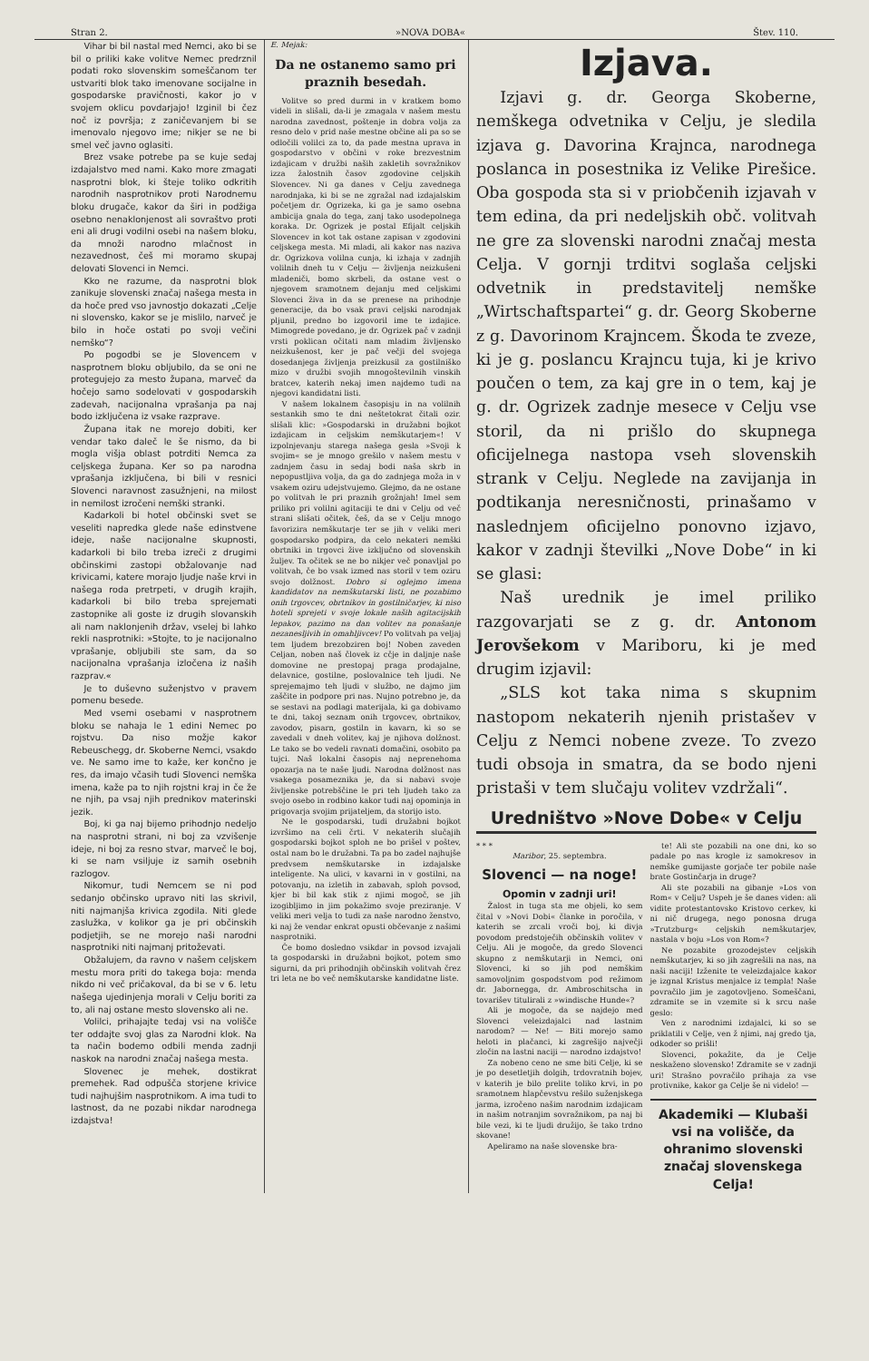Stran 2. »NOVA DOBA« Štev. 110.
Vihar bi bil nastal med Nemci, ako bi se bil o priliki kake volitve Nemec predrznil podati roko slovenskim someščanom ter ustvariti blok tako imenovane socijalne in gospodarske pravičnosti, kakor jo v svojem oklicu povdarjajo! Izginil bi čez noč iz površja; z zaničevanjem bi se imenovalo njegovo ime; nikjer se ne bi smel več javno oglasiti.
Brez vsake potrebe pa se kuje sedaj izdajalstvo med nami. Kako more zmagati nasprotni blok, ki šteje toliko odkritih narodnih nasprotnikov proti Narodnemu bloku drugače, kakor da širi in podžiga osebno nenaklonjenost ali sovraštvo proti eni ali drugi vodilni osebi na našem bloku, da množi narodno mlačnost in nezavednost, češ mi moramo skupaj delovati Slovenci in Nemci.
Kko ne razume, da nasprotni blok zanikuje slovenski značaj našega mesta in da hoče pred vso javnostjo dokazati „Celje ni slovensko, kakor se je mislilo, narveč je bilo in hoče ostati po svoji večini nemško“?
Po pogodbi se je Slovencem v nasprotnem bloku obljubilo, da se oni ne protegujejo za mesto župana, marveč da hočejo samo sodelovati v gospodarskih zadevah, nacijonalna vprašanja pa naj bodo izključena iz vsake razprave.
Župana itak ne morejo dobiti, ker vendar tako daleč le še nismo, da bi mogla višja oblast potrditi Nemca za celjskega župana. Ker so pa narodna vprašanja izključena, bi bili v resnici Slovenci naravnost zasužnjeni, na milost in nemilost izročeni nemški stranki.
Kadarkoli bi hotel občinski svet se veseliti napredka glede naše edinstvene ideje, naše nacijonalne skupnosti, kadarkoli bi bilo treba izreči z drugimi občinskimi zastopi obžalovanje nad krivicami, katere morajo ljudje naše krvi in našega roda pretrpeti, v drugih krajih, kadarkoli bi bilo treba sprejemati zastopnike ali goste iz drugih slovanskih ali nam naklonjenih držav, vselej bi lahko rekli nasprotniki: »Stojte, to je nacijonalno vprašanje, obljubili ste sam, da so nacijonalna vprašanja izločena iz naših razprav.«
Je to duševno suženjstvo v pravem pomenu besede.
Med vsemi osebami v nasprotnem bloku se nahaja le 1 edini Nemec po rojstvu. Da niso možje kakor Rebeuschegg, dr. Skoberne Nemci, vsakdo ve. Ne samo ime to kaže, ker končno je res, da imajo včasih tudi Slovenci nemška imena, kaže pa to njih rojstni kraj in če že ne njih, pa vsaj njih prednikov materinski jezik.
Boj, ki ga naj bijemo prihodnjo nedeljo na nasprotni strani, ni boj za vzvišenje ideje, ni boj za resno stvar, marveč le boj, ki se nam vsiljuje iz samih osebnih razlogov.
Nikomur, tudi Nemcem se ni pod sedanjo občinsko upravo niti las skrivil, niti najmanjša krivica zgodila. Niti glede zaslužka, v kolikor ga je pri občinskih podjetjih, se ne morejo naši narodni nasprotniki niti najmanj pritoževati.
Obžalujem, da ravno v našem celjskem mestu mora priti do takega boja: menda nikdo ni več pričakoval, da bi se v 6. letu našega ujedinjenja morali v Celju boriti za to, ali naj ostane mesto slovensko ali ne.
Volilci, prihajajte tedaj vsi na volišče ter oddajte svoj glas za Narodni klok. Na ta način bodemo odbili menda zadnji naskok na narodni značaj našega mesta.
Slovenec je mehek, dostikrat premehek. Rad odpušča storjene krivice tudi najhujšim nasprotnikom. A ima tudi to lastnost, da ne pozabi nikdar narodnega izdajstva!
E. Mejak:
Da ne ostanemo samo pri praznih besedah.
Volitve so pred durmi in v kratkem bomo videli in slišali, da-li je zmagala v našem mestu narodna zavednost, poštenje in dobra volja za resno delo v prid naše mestne občine ali pa so se odločili volilci za to, da pade mestna uprava in gospodarstvo v občini v roke brezvestnim izdajicam v družbi naših zakletih sovražnikov izza žalostnih časov zgodovine celjskih Slovencev. Ni ga danes v Celju zavednega narodnjaka, ki bi se ne zgražal nad izdajalskim početjem dr. Ogrizeka, ki ga je samo osebna ambicija gnala do tega, zanj tako usodepolnega koraka. Dr. Ogrizek je postal Efijalt celjskih Slovencev in kot tak ostane zapisan v zgodovini celjskega mesta. Mi mladi, ali kakor nas naziva dr. Ogrizkova volilna cunja, ki izhaja v zadnjih volilnih dneh tu v Celju — življenja neizkušeni mladeniči, bomo skrbeli, da ostane vest o njegovem sramotnem dejanju med celjskimi Slovenci živa in da se prenese na prihodnje generacije, da bo vsak pravi celjski narodnjak pljunil, predno bo izgovoril ime te izdajice. Mimogrede povedano, je dr. Ogrizek pač v zadnji vrsti poklican očitati nam mladim življensko neizkušenost, ker je pač večji del svojega dosedanjega življenja preizkusil za gostilniško mizo v družbi svojih mnogoštevilnih vinskih bratcev, katerih nekaj imen najdemo tudi na njegovi kandidatni listi.
V našem lokalnem časopisju in na volilnih sestankih smo te dni neštetokrat čitali ozir. slišali klic: »Gospodarski in družabni bojkot izdajicam in celjskim nemškutarjem«! V izpolnjevanju starega našega gesla »Svoji k svojim« se je mnogo grešilo v našem mestu v zadnjem času in sedaj bodi naša skrb in nepopustljiva volja, da ga do zadnjega moža in v vsakem oziru udejstvujemo. Glejmo, da ne ostane po volitvah le pri praznih grožnjah! Imel sem priliko pri volilni agitaciji te dni v Celju od več strani slišati očitek, češ, da se v Celju mnogo favorizira nemškutarje ter se jih v veliki meri gospodarsko podpira, da celo nekateri nemški obrtniki in trgovci žive izključno od slovenskih žuljev. Ta očitek se ne bo nikjer več ponavljal po volitvah, če bo vsak izmed nas storil v tem oziru svojo dolžnost. Dobro si oglejmo imena kandidatov na nemškutarski listi, ne pozabimo onih trgovcev, obrtnikov in gostilničarjev, ki niso hoteli sprejeti v svoje lokale naših agitacijskih lepakov, pazimo na dan volitev na ponašanje nezanesljivih in omahljivcev! Po volitvah pa veljaj tem ljudem brezobziren boj! Noben zaveden Celjan, noben naš človek iz cčje in daljnje naše domovine ne prestopaj praga prodajalne, delavnice, gostilne, poslovalnice teh ljudi. Ne sprejemajmo teh ljudi v službo, ne dajmo jim zaščite in podpore pri nas. Nujno potrebno je, da se sestavi na podlagi materijala, ki ga dobivamo te dni, takoj seznam onih trgovcev, obrtnikov, zavodov, pisarn, gostiln in kavarn, ki so se zavedali v dneh volitev, kaj je njihova dolžnost. Le tako se bo vedeli ravnati domačini, osobito pa tujci. Naš lokalni časopis naj neprenehoma opozarja na te naše ljudi. Narodna dolžnost nas vsakega posameznika je, da si nabavi svoje življenske potrebščine le pri teh ljudeh tako za svojo osebo in rodbino kakor tudi naj opominja in prigovarja svojim prijateljem, da storijo isto.
Ne le gospodarski, tudi družabni bojkot izvršimo na celi črti. V nekaterih slučajih gospodarski bojkot sploh ne bo prišel v poštev, ostal nam bo le družabni. Ta pa bo zadel najhujše predvsem nemškutarske in izdajalske inteligente. Na ulici, v kavarni in v gostilni, na potovanju, na izletih in zabavah, sploh povsod, kjer bi bil kak stik z njimi mogoč, se jih izogibljimo in jim pokažimo svoje preziranje. V veliki meri velja to tudi za naše narodno ženstvo, ki naj že vendar enkrat opusti občevanje z našimi nasprotniki.
Če bomo dosledno vsikdar in povsod izvajali ta gospodarski in družabni bojkot, potem smo sigurni, da pri prihodnjih občinskih volitvah črez tri leta ne bo več nemškutarske kandidatne liste.
Izjava.
Izjavi g. dr. Georga Skoberne, nemškega odvetnika v Celju, je sledila izjava g. Davorina Krajnca, narodnega poslanca in posestnika iz Velike Pirešice. Oba gospoda sta si v priobčenih izjavah v tem edina, da pri nedeljskih obč. volitvah ne gre za slovenski narodni značaj mesta Celja. V gornji trditvi soglaša celjski odvetnik in predstavitelj nemške „Wirtschaftspartei“ g. dr. Georg Skoberne z g. Davorinom Krajncem. Škoda te zveze, ki je g. poslancu Krajncu tuja, ki je krivo poučen o tem, za kaj gre in o tem, kaj je g. dr. Ogrizek zadnje mesece v Celju vse storil, da ni prišlo do skupnega oficijelnega nastopa vseh slovenskih strank v Celju. Neglede na zavijanja in podtikanja neresničnosti, prinašamo v naslednjem oficijelno ponovno izjavo, kakor v zadnji številki „Nove Dobe“ in ki se glasi:
Naš urednik je imel priliko razgovarjati se z g. dr. Antonom Jerovšekom v Mariboru, ki je med drugim izjavil:
„SLS kot taka nima s skupnim nastopom nekaterih njenih pristašev v Celju z Nemci nobene zveze. To zvezo tudi obsoja in smatra, da se bodo njeni pristaši v tem slučaju volitev vzdržali“.
Uredništvo »Nove Dobe« v Celju
* * *
Maribor, 25. septembra.
Slovenci — na noge!
Opomin v zadnji uri!
Žalost in tuga sta me objeli, ko sem čital v »Novi Dobi« članke in poročila, v katerih se zrcali vroči boj, ki divja povodom predstoječih občinskih volitev v Celju. Ali je mogoče, da gredo Slovenci skupno z nemškutarji in Nemci, oni Slovenci, ki so jih pod nemškim samovoljnim gospodstvom pod režimom dr. Jabornegga, dr. Ambroschitscha in tovarišev titulirali z »windische Hunde«?
Ali je mogoče, da se najdejo med Slovenci veleizdajalci nad lastnim narodom? — Ne! — Biti morejo samo heloti in plačanci, ki zagrešijo največji zločin na lastni naciji — narodno izdajstvo!
Za nobeno ceno ne sme biti Celje, ki se je po desetletjih dolgih, trdovratnih bojev, v katerih je bilo prelite toliko krvi, in po sramotnem hlapčevstvu rešilo suženjskega jarma, izročeno našim narodnim izdajicam in našim notranjim sovražnikom, pa naj bi bile vezi, ki te ljudi družijo, še tako trdno skovane!
Apeliramo na naše slovenske bra-
te! Ali ste pozabili na one dni, ko so padale po nas krogle iz samokresov in nemške gumijaste gorjače ter pobile naše brate Gostinčarja in druge?
Ali ste pozabili na gibanje »Los von Rom« v Celju? Uspeh je še danes viden: ali vidite protestantovsko Kristovo cerkev, ki ni nič drugega, nego ponosna druga »Trutzburg« celjskih nemškutarjev, nastala v boju »Los von Rom«?
Ne pozabite grozodejstev celjskih nemškutarjev, ki so jih zagrešili na nas, na naši naciji! Izženite te veleizdajalce kakor je izgnal Kristus menjalce iz templa! Naše povračilo jim je zagotovljeno. Someščani, zdramite se in vzemite si k srcu naše geslo:
Ven z narodnimi izdajalci, ki so se priklatili v Celje, ven ž njimi, naj gredo tja, odkoder so prišli!
Slovenci, pokažite, da je Celje neskaženo slovensko! Zdramite se v zadnji uri! Strašno povračilo prihaja za vse protivnike, kakor ga Celje še ni videlo! —
Akademiki — Klubaši vsi na volišče, da ohranimo slovenski značaj slovenskega Celja!